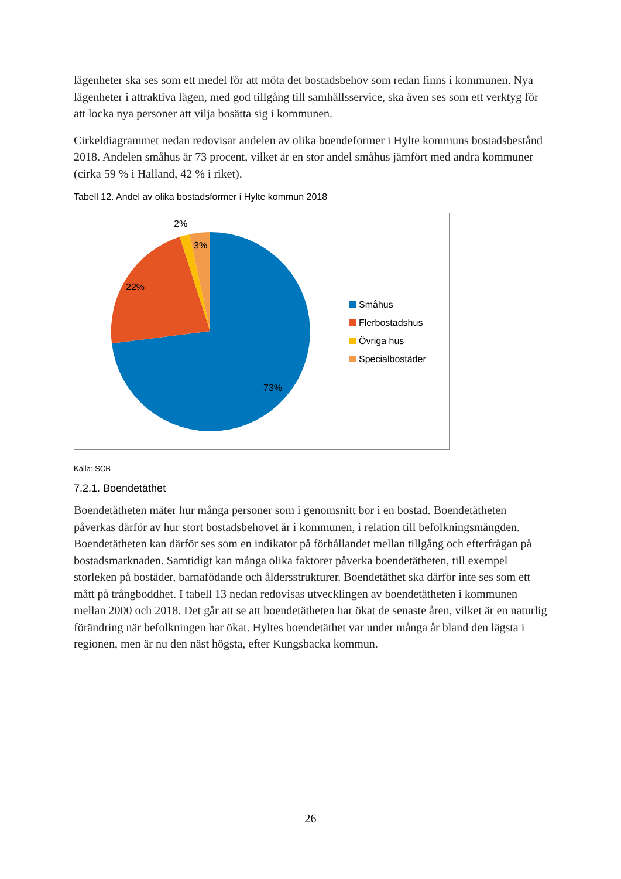lägenheter ska ses som ett medel för att möta det bostadsbehov som redan finns i kommunen. Nya lägenheter i attraktiva lägen, med god tillgång till samhällsservice, ska även ses som ett verktyg för att locka nya personer att vilja bosätta sig i kommunen.
Cirkeldiagrammet nedan redovisar andelen av olika boendeformer i Hylte kommuns bostadsbestånd 2018. Andelen småhus är 73 procent, vilket är en stor andel småhus jämfört med andra kommuner (cirka 59 % i Halland, 42 % i riket).
Tabell 12. Andel av olika bostadsformer i Hylte kommun 2018
2%
3%
22%
73%
Småhus
Flerbostadshus
Övriga hus
Specialbostäder
Källa: SCB
7.2.1. Boendetäthet
Boendetätheten mäter hur många personer som i genomsnitt bor i en bostad. Boendetätheten påverkas därför av hur stort bostadsbehovet är i kommunen, i relation till befolkningsmängden. Boendetätheten kan därför ses som en indikator på förhållandet mellan tillgång och efterfrågan på bostadsmarknaden. Samtidigt kan många olika faktorer påverka boendetätheten, till exempel storleken på bostäder, barnafödande och åldersstrukturer. Boendetäthet ska därför inte ses som ett mått på trångboddhet. I tabell 13 nedan redovisas utvecklingen av boendetätheten i kommunen mellan 2000 och 2018. Det går att se att boendetätheten har ökat de senaste åren, vilket är en naturlig förändring när befolkningen har ökat. Hyltes boendetäthet var under många år bland den lägsta i regionen, men är nu den näst högsta, efter Kungsbacka kommun.
26